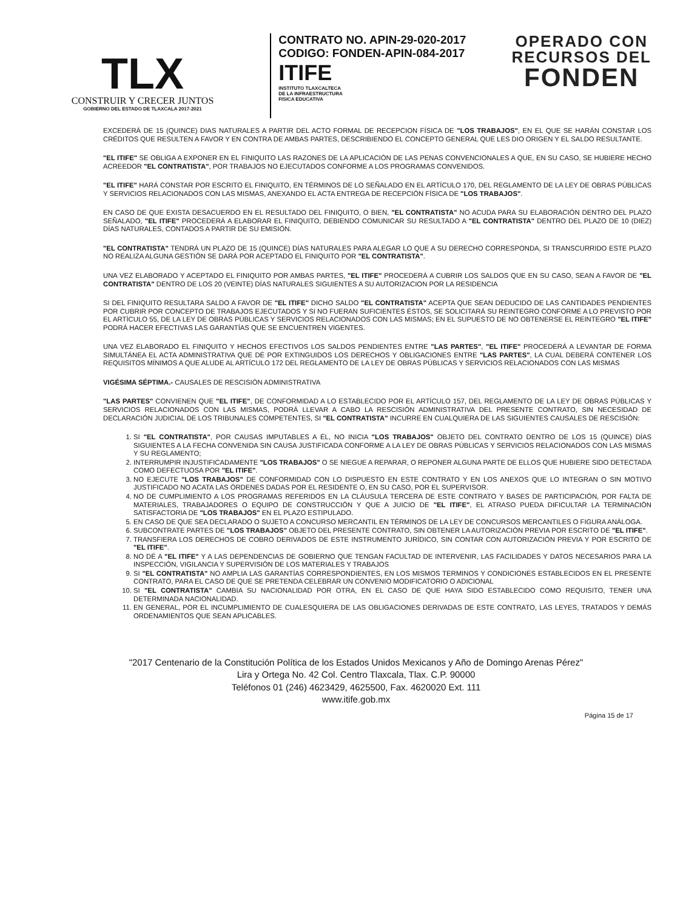TLX
CONSTRUIR Y CRECER JUNTOS
GOBIERNO DEL ESTADO DE TLAXCALA 2017-2021
CONTRATO NO. APIN-29-020-2017
CODIGO: FONDEN-APIN-084-2017
ITIFE
INSTITUTO TLAXCALTECA
DE LA INFRAESTRUCTURA
FISICA EDUCATIVA
OPERADO CON
RECURSOS DEL
FONDEN
EXCEDERÁ DE 15 (QUINCE) DIAS NATURALES A PARTIR DEL ACTO FORMAL DE RECEPCION FÍSICA DE "LOS TRABAJOS", EN EL QUE SE HARÁN CONSTAR LOS CRÉDITOS QUE RESULTEN A FAVOR Y EN CONTRA DE AMBAS PARTES, DESCRIBIENDO EL CONCEPTO GENERAL QUE LES DIO ORIGEN Y EL SALDO RESULTANTE.
"EL ITIFE" SE OBLIGA A EXPONER EN EL FINIQUITO LAS RAZONES DE LA APLICACIÓN DE LAS PENAS CONVENCIONALES A QUE, EN SU CASO, SE HUBIERE HECHO ACREEDOR "EL CONTRATISTA", POR TRABAJOS NO EJECUTADOS CONFORME A LOS PROGRAMAS CONVENIDOS.
"EL ITIFE" HARÁ CONSTAR POR ESCRITO EL FINIQUITO, EN TÉRMINOS DE LO SEÑALADO EN EL ARTÍCULO 170, DEL REGLAMENTO DE LA LEY DE OBRAS PÚBLICAS Y SERVICIOS RELACIONADOS CON LAS MISMAS, ANEXANDO EL ACTA ENTREGA DE RECEPCIÓN FÍSICA DE "LOS TRABAJOS".
EN CASO DE QUE EXISTA DESACUERDO EN EL RESULTADO DEL FINIQUITO, O BIEN, "EL CONTRATISTA" NO ACUDA PARA SU ELABORACIÓN DENTRO DEL PLAZO SEÑALADO, "EL ITIFE" PROCEDERÁ A ELABORAR EL FINIQUITO, DEBIENDO COMUNICAR SU RESULTADO A "EL CONTRATISTA" DENTRO DEL PLAZO DE 10 (DIEZ) DÍAS NATURALES, CONTADOS A PARTIR DE SU EMISIÓN.
"EL CONTRATISTA" TENDRÁ UN PLAZO DE 15 (QUINCE) DÍAS NATURALES PARA ALEGAR LO QUE A SU DERECHO CORRESPONDA, SI TRANSCURRIDO ESTE PLAZO NO REALIZA ALGUNA GESTIÓN SE DARÁ POR ACEPTADO EL FINIQUITO POR "EL CONTRATISTA".
UNA VEZ ELABORADO Y ACEPTADO EL FINIQUITO POR AMBAS PARTES, "EL ITIFE" PROCEDERÁ A CUBRIR LOS SALDOS QUE EN SU CASO, SEAN A FAVOR DE "EL CONTRATISTA" DENTRO DE LOS 20 (VEINTE) DÍAS NATURALES SIGUIENTES A SU AUTORIZACION POR LA RESIDENCIA
SI DEL FINIQUITO RESULTARA SALDO A FAVOR DE "EL ITIFE" DICHO SALDO "EL CONTRATISTA" ACEPTA QUE SEAN DEDUCIDO DE LAS CANTIDADES PENDIENTES POR CUBRIR POR CONCEPTO DE TRABAJOS EJECUTADOS Y SI NO FUERAN SUFICIENTES ÉSTOS, SE SOLICITARÁ SU REINTEGRO CONFORME A LO PREVISTO POR EL ARTÍCULO 55, DE LA LEY DE OBRAS PÚBLICAS Y SERVICIOS RELACIONADOS CON LAS MISMAS; EN EL SUPUESTO DE NO OBTENERSE EL REINTEGRO "EL ITIFE" PODRÁ HACER EFECTIVAS LAS GARANTÍAS QUE SE ENCUENTREN VIGENTES.
UNA VEZ ELABORADO EL FINIQUITO Y HECHOS EFECTIVOS LOS SALDOS PENDIENTES ENTRE "LAS PARTES", "EL ITIFE" PROCEDERÁ A LEVANTAR DE FORMA SIMULTÁNEA EL ACTA ADMINISTRATIVA QUE DÉ POR EXTINGUIDOS LOS DERECHOS Y OBLIGACIONES ENTRE "LAS PARTES", LA CUAL DEBERÁ CONTENER LOS REQUISITOS MÍNIMOS A QUE ALUDE AL ARTÍCULO 172 DEL REGLAMENTO DE LA LEY DE OBRAS PÚBLICAS Y SERVICIOS RELACIONADOS CON LAS MISMAS
VIGÉSIMA SÉPTIMA.- CAUSALES DE RESCISIÓN ADMINISTRATIVA
"LAS PARTES" CONVIENEN QUE "EL ITIFE", DE CONFORMIDAD A LO ESTABLECIDO POR EL ARTÍCULO 157, DEL REGLAMENTO DE LA LEY DE OBRAS PÚBLICAS Y SERVICIOS RELACIONADOS CON LAS MISMAS, PODRÁ LLEVAR A CABO LA RESCISIÓN ADMINISTRATIVA DEL PRESENTE CONTRATO, SIN NECESIDAD DE DECLARACIÓN JUDICIAL DE LOS TRIBUNALES COMPETENTES, SI "EL CONTRATISTA" INCURRE EN CUALQUIERA DE LAS SIGUIENTES CAUSALES DE RESCISIÓN:
1. SI "EL CONTRATISTA", POR CAUSAS IMPUTABLES A ÉL, NO INICIA "LOS TRABAJOS" OBJETO DEL CONTRATO DENTRO DE LOS 15 (QUINCE) DÍAS SIGUIENTES A LA FECHA CONVENIDA SIN CAUSA JUSTIFICADA CONFORME A LA LEY DE OBRAS PÚBLICAS Y SERVICIOS RELACIONADOS CON LAS MISMAS Y SU REGLAMENTO;
2. INTERRUMPIR INJUSTIFICADAMENTE "LOS TRABAJOS" O SE NIEGUE A REPARAR, O REPONER ALGUNA PARTE DE ELLOS QUE HUBIERE SIDO DETECTADA COMO DEFECTUOSA POR "EL ITIFE".
3. NO EJECUTE "LOS TRABAJOS" DE CONFORMIDAD CON LO DISPUESTO EN ESTE CONTRATO Y EN LOS ANEXOS QUE LO INTEGRAN O SIN MOTIVO JUSTIFICADO NO ACATA LAS ÓRDENES DADAS POR EL RESIDENTE O, EN SU CASO, POR EL SUPERVISOR.
4. NO DE CUMPLIMIENTO A LOS PROGRAMAS REFERIDOS EN LA CLÁUSULA TERCERA DE ESTE CONTRATO Y BASES DE PARTICIPACIÓN, POR FALTA DE MATERIALES, TRABAJADORES O EQUIPO DE CONSTRUCCIÓN Y QUE A JUICIO DE "EL ITIFE", EL ATRASO PUEDA DIFICULTAR LA TERMINACIÓN SATISFACTORIA DE "LOS TRABAJOS" EN EL PLAZO ESTIPULADO.
5. EN CASO DE QUE SEA DECLARADO O SUJETO A CONCURSO MERCANTIL EN TÉRMINOS DE LA LEY DE CONCURSOS MERCANTILES O FIGURA ANÁLOGA.
6. SUBCONTRATE PARTES DE "LOS TRABAJOS" OBJETO DEL PRESENTE CONTRATO, SIN OBTENER LA AUTORIZACIÓN PREVIA POR ESCRITO DE "EL ITIFE".
7. TRANSFIERA LOS DERECHOS DE COBRO DERIVADOS DE ESTE INSTRUMENTO JURÍDICO, SIN CONTAR CON AUTORIZACIÓN PREVIA Y POR ESCRITO DE "EL ITIFE".
8. NO DÉ A "EL ITIFE" Y A LAS DEPENDENCIAS DE GOBIERNO QUE TENGAN FACULTAD DE INTERVENIR, LAS FACILIDADES Y DATOS NECESARIOS PARA LA INSPECCIÓN, VIGILANCIA Y SUPERVISIÓN DE LOS MATERIALES Y TRABAJOS
9. SI "EL CONTRATISTA" NO AMPLIA LAS GARANTÍAS CORRESPONDIENTES, EN LOS MISMOS TERMINOS Y CONDICIONES ESTABLECIDOS EN EL PRESENTE CONTRATO, PARA EL CASO DE QUE SE PRETENDA CELEBRAR UN CONVENIO MODIFICATORIO O ADICIONAL
10. SI "EL CONTRATISTA" CAMBIA SU NACIONALIDAD POR OTRA, EN EL CASO DE QUE HAYA SIDO ESTABLECIDO COMO REQUISITO, TENER UNA DETERMINADA NACIONALIDAD.
11. EN GENERAL, POR EL INCUMPLIMIENTO DE CUALESQUIERA DE LAS OBLIGACIONES DERIVADAS DE ESTE CONTRATO, LAS LEYES, TRATADOS Y DEMÁS ORDENAMIENTOS QUE SEAN APLICABLES.
"2017 Centenario de la Constitución Política de los Estados Unidos Mexicanos y Año de Domingo Arenas Pérez"
Lira y Ortega No. 42 Col. Centro Tlaxcala, Tlax. C.P. 90000
Teléfonos 01 (246) 4623429, 4625500, Fax. 4620020 Ext. 111
www.itife.gob.mx
Página 15 de 17